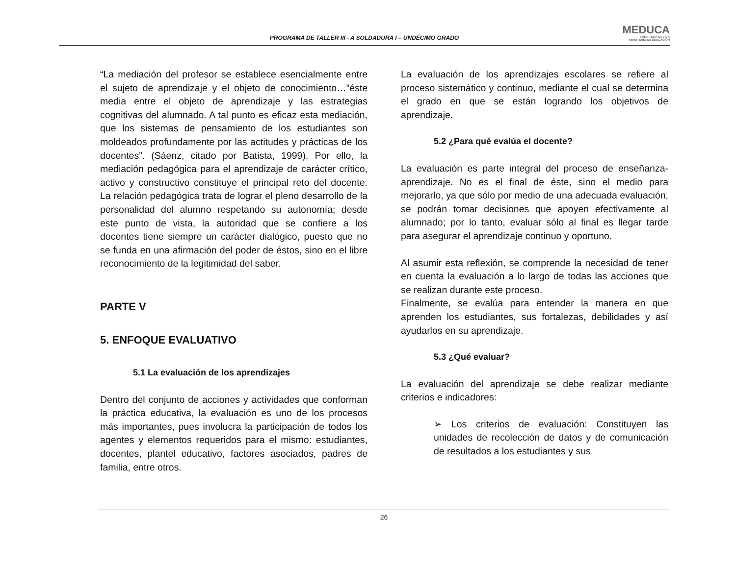PROGRAMA DE TALLER III - A SOLDADURA I – UNDÉCIMO GRADO
MEDUCA
PARA TODA LA VIDA
MINISTERIO DE EDUCACIÓN
“La mediación del profesor se establece esencialmente entre el sujeto de aprendizaje y el objeto de conocimiento…”éste media entre el objeto de aprendizaje y las estrategias cognitivas del alumnado. A tal punto es eficaz esta mediación, que los sistemas de pensamiento de los estudiantes son moldeados profundamente por las actitudes y prácticas de los docentes”. (Sáenz, citado por Batista, 1999). Por ello, la mediación pedagógica para el aprendizaje de carácter crítico, activo y constructivo constituye el principal reto del docente. La relación pedagógica trata de lograr el pleno desarrollo de la personalidad del alumno respetando su autonomía; desde este punto de vista, la autoridad que se confiere a los docentes tiene siempre un carácter dialógico, puesto que no se funda en una afirmación del poder de éstos, sino en el libre reconocimiento de la legitimidad del saber.
PARTE V
5. ENFOQUE EVALUATIVO
5.1 La evaluación de los aprendizajes
Dentro del conjunto de acciones y actividades que conforman la práctica educativa, la evaluación es uno de los procesos más importantes, pues involucra la participación de todos los agentes y elementos requeridos para el mismo: estudiantes, docentes, plantel educativo, factores asociados, padres de familia, entre otros.
La evaluación de los aprendizajes escolares se refiere al proceso sistemático y continuo, mediante el cual se determina el grado en que se están logrando los objetivos de aprendizaje.
5.2 ¿Para qué evalúa el docente?
La evaluación es parte integral del proceso de enseñanza-aprendizaje. No es el final de éste, sino el medio para mejorarlo, ya que sólo por medio de una adecuada evaluación, se podrán tomar decisiones que apoyen efectivamente al alumnado; por lo tanto, evaluar sólo al final es llegar tarde para asegurar el aprendizaje continuo y oportuno.
Al asumir esta reflexión, se comprende la necesidad de tener en cuenta la evaluación a lo largo de todas las acciones que se realizan durante este proceso.
Finalmente, se evalúa para entender la manera en que aprenden los estudiantes, sus fortalezas, debilidades y así ayudarlos en su aprendizaje.
5.3 ¿Qué evaluar?
La evaluación del aprendizaje se debe realizar mediante criterios e indicadores:
➢ Los criterios de evaluación: Constituyen las unidades de recolección de datos y de comunicación de resultados a los estudiantes y sus
26